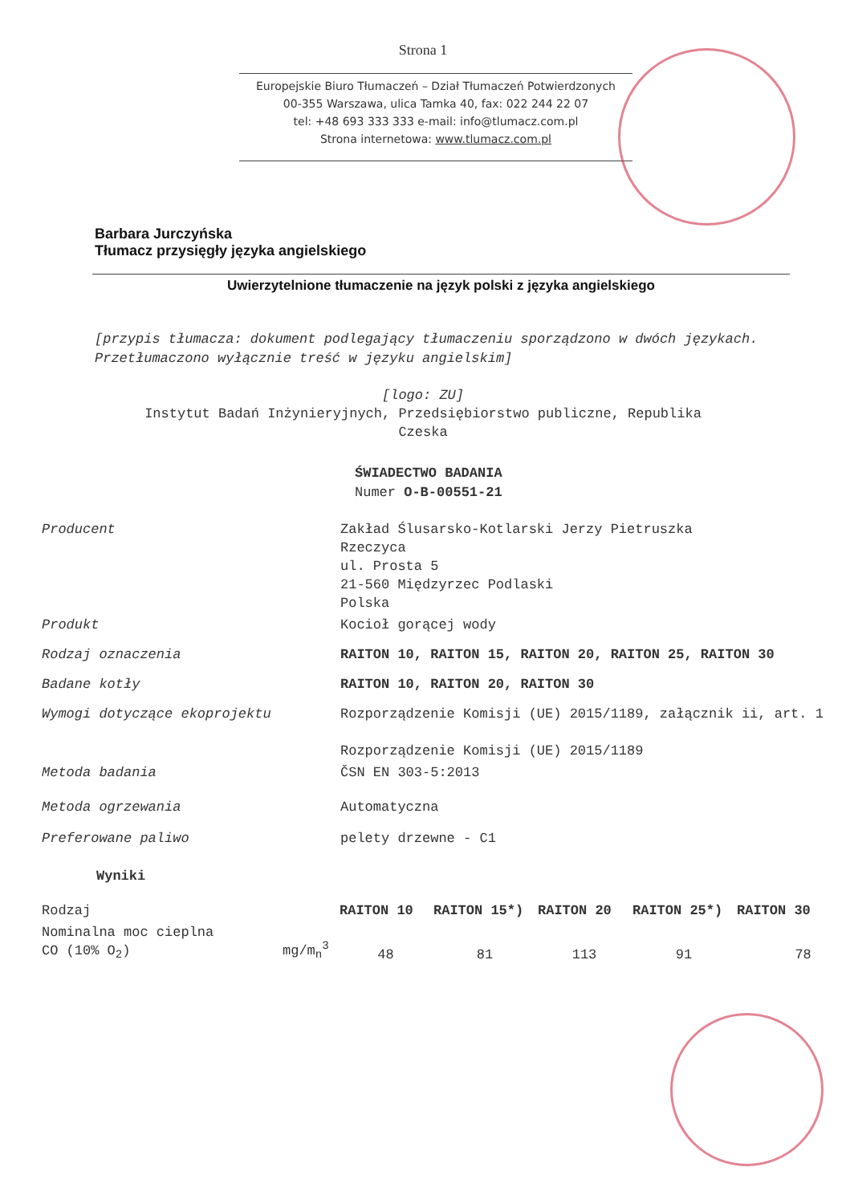Strona 1
Europejskie Biuro Tłumaczeń – Dział Tłumaczeń Potwierdzonych
00-355 Warszawa, ulica Tamka 40, fax: 022 244 22 07
tel: +48 693 333 333 e-mail: info@tlumacz.com.pl
Strona internetowa: www.tlumacz.com.pl
Barbara Jurczyńska
Tłumacz przysięgły języka angielskiego
Uwierzytelnione tłumaczenie na język polski z języka angielskiego
[przypis tłumacza: dokument podlegający tłumaczeniu sporządzono w dwóch językach. Przetłumaczono wyłącznie treść w języku angielskim]
[logo: ZU]
Instytut Badań Inżynieryjnych, Przedsiębiorstwo publiczne, Republika
Czeska
ŚWIADECTWO BADANIA
Numer O-B-00551-21
| Producent | Zakład Ślusarsko-Kotlarski Jerzy Pietruszka Rzeczyca ul. Prosta 5 21-560 Międzyrzec Podlaski Polska |
| Produkt | Kocioł gorącej wody |
| Rodzaj oznaczenia | RAITON 10, RAITON 15, RAITON 20, RAITON 25, RAITON 30 |
| Badane kotły | RAITON 10, RAITON 20, RAITON 30 |
| Wymogi dotyczące ekoprojektu | Rozporządzenie Komisji (UE) 2015/1189, załącznik ii, art. 1 Rozporządzenie Komisji (UE) 2015/1189 |
| Metoda badania | ČSN EN 303-5:2013 |
| Metoda ogrzewania | Automatyczna |
| Preferowane paliwo | pelety drzewne - C1 |
Wyniki
| Rodzaj | | RAITON 10 | RAITON 15*) | RAITON 20 | RAITON 25*) | RAITON 30 |
| Nominalna moc cieplna CO (10% O<sub>2</sub>) | mg/m<sub>n</sub><sup>3</sup> | 48 | 81 | 113 | 91 | 78 |